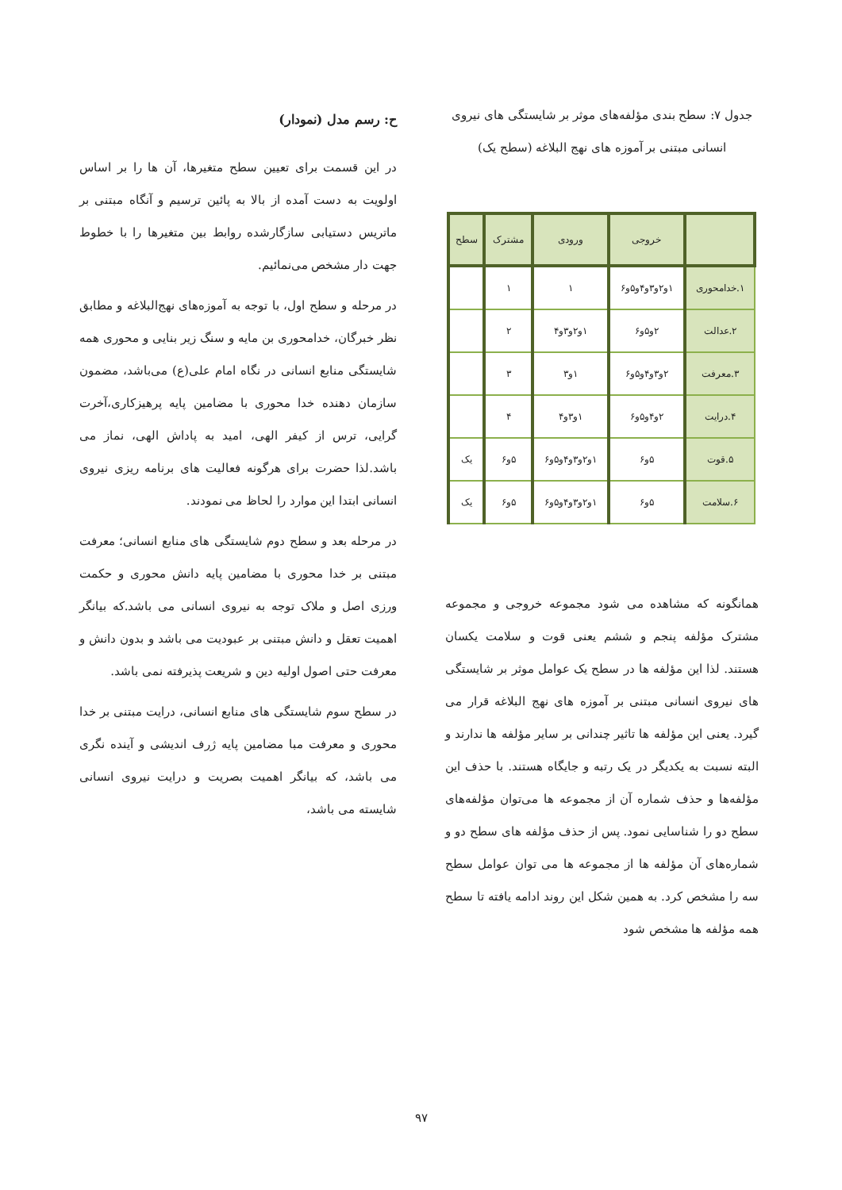جدول ۷: سطح بندی مؤلفه‌های موثر بر شایستگی های نیروی انسانی مبتنی بر آموزه های نهج البلاغه (سطح یک)
| | خروجی | ورودی | مشترک | سطح |
| --- | --- | --- | --- | --- |
| ۱.خدامحوری | ۱و۲و۳و۴و۵و۶ | ۱ | ۱ | |
| ۲.عدالت | ۲و۵و۶ | ۱و۲و۳و۴ | ۲ | |
| ۳.معرفت | ۲و۳و۴و۵و۶ | ۱و۳ | ۳ | |
| ۴.درایت | ۲و۴و۵و۶ | ۱و۳و۴ | ۴ | |
| ۵.قوت | ۵و۶ | ۱و۲و۳و۴و۵و۶ | ۵و۶ | یک |
| ۶.سلامت | ۵و۶ | ۱و۲و۳و۴و۵و۶ | ۵و۶ | یک |
همانگونه که مشاهده می شود مجموعه خروجی و مجموعه مشترک مؤلفه پنجم و ششم یعنی قوت و سلامت یکسان هستند. لذا این مؤلفه ها در سطح یک عوامل موثر بر شایستگی های نیروی انسانی مبتنی بر آموزه های نهج البلاغه قرار می گیرد. یعنی این مؤلفه ها تاثیر چندانی بر سایر مؤلفه ها ندارند و البته نسبت به یکدیگر در یک رتبه و جایگاه هستند. با حذف این مؤلفه‌ها و حذف شماره آن از مجموعه ها می‌توان مؤلفه‌های سطح دو را شناسایی نمود. پس از حذف مؤلفه های سطح دو و شماره‌های آن مؤلفه ها از مجموعه ها می توان عوامل سطح سه را مشخص کرد. به همین شکل این روند ادامه یافته تا سطح همه مؤلفه ها مشخص شود
ح: رسم مدل (نمودار)
در این قسمت برای تعیین سطح متغیرها، آن ها را بر اساس اولویت به دست آمده از بالا به پائین ترسیم و آنگاه مبتنی بر ماتریس دستیابی سازگارشده روابط بین متغیرها را با خطوط جهت دار مشخص می‌نمائیم.
در مرحله و سطح اول، با توجه به آموزه‌های نهج‌البلاغه و مطابق نظر خبرگان، خدامحوری بن مایه و سنگ زیر بنایی و محوری همه شایستگی منابع انسانی در نگاه امام علی(ع) می‌باشد، مضمون سازمان دهنده خدا محوری با مضامین پایه پرهیزکاری،آخرت گرایی، ترس از کیفر الهی، امید به پاداش الهی، نماز می باشد.لذا حضرت برای هرگونه فعالیت های برنامه ریزی نیروی انسانی ابتدا این موارد را لحاظ می نمودند.
در مرحله بعد و سطح دوم شایستگی های منابع انسانی؛ معرفت مبتنی بر خدا محوری با مضامین پایه دانش محوری و حکمت ورزی اصل و ملاک توجه به نیروی انسانی می باشد.که بیانگر اهمیت تعقل و دانش مبتنی بر عبودیت می باشد و بدون دانش و معرفت حتی اصول اولیه دین و شریعت پذیرفته نمی باشد.
در سطح سوم شایستگی های منابع انسانی، درایت مبتنی بر خدا محوری و معرفت مبا مضامین پایه ژرف اندیشی و آینده نگری می باشد، که بیانگر اهمیت بصریت و درایت نیروی انسانی شایسته می باشد،
۹۷